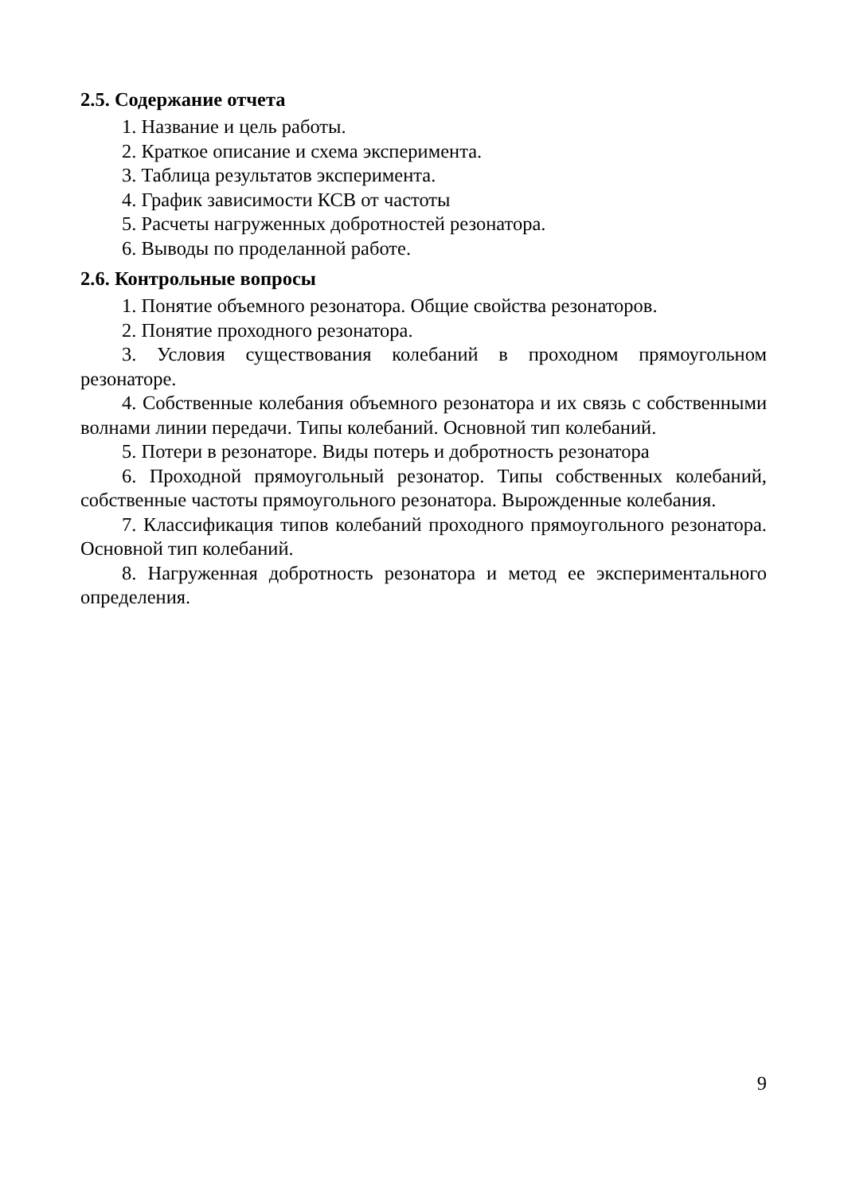2.5. Содержание отчета
1. Название и цель работы.
2. Краткое описание и схема эксперимента.
3. Таблица результатов эксперимента.
4. График зависимости КСВ от частоты
5. Расчеты нагруженных добротностей резонатора.
6. Выводы по проделанной работе.
2.6. Контрольные вопросы
1. Понятие объемного резонатора. Общие свойства резонаторов.
2. Понятие проходного резонатора.
3. Условия существования колебаний в проходном прямоугольном резонаторе.
4. Собственные колебания объемного резонатора и их связь с собственными волнами линии передачи. Типы колебаний. Основной тип колебаний.
5. Потери в резонаторе. Виды потерь и добротность резонатора
6. Проходной прямоугольный резонатор. Типы собственных колебаний, собственные частоты прямоугольного резонатора. Вырожденные колебания.
7. Классификация типов колебаний проходного прямоугольного резонатора. Основной тип колебаний.
8. Нагруженная добротность резонатора и метод ее экспериментального определения.
9